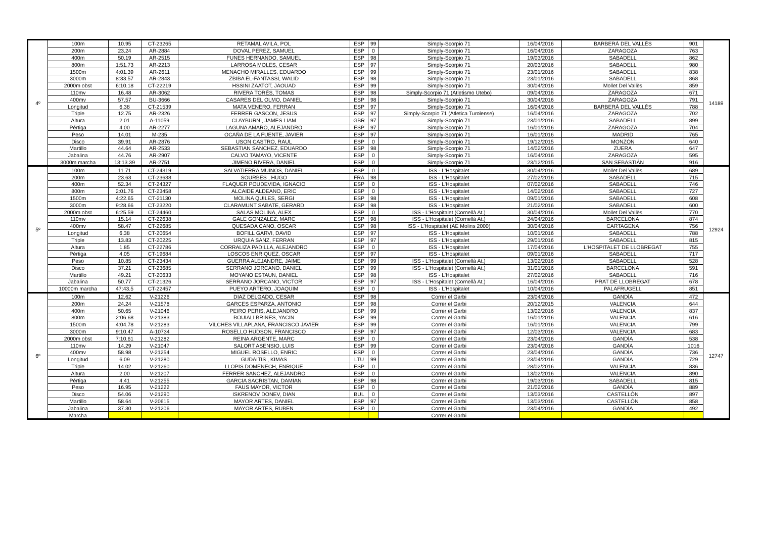| 4º | 100m | 10.95 | CT-23265 | RETAMAL AVILA, POL | ESP | 99 | Simply-Scorpio 71 | 16/04/2016 | BARBERÀ DEL VALLÈS | 901 | 14189 |
| | 200m | 23.24 | AR-2884 | DOVAL PEREZ, SAMUEL | ESP | 0 | Simply-Scorpio 71 | 16/04/2016 | ZARAGOZA | 763 | |
| | 400m | 50.19 | AR-2515 | FUNES HERNANDO, SAMUEL | ESP | 98 | Simply-Scorpio 71 | 19/03/2016 | SABADELL | 862 | |
| | 800m | 1:51.73 | AR-2213 | LARROSA MOLES, CESAR | ESP | 97 | Simply-Scorpio 71 | 20/03/2016 | SABADELL | 980 | |
| | 1500m | 4:01.39 | AR-2611 | MENACHO MIRALLES, EDUARDO | ESP | 99 | Simply-Scorpio 71 | 23/01/2016 | SABADELL | 838 | |
| | 3000m | 8:33.57 | AR-2843 | ZBIBA EL-FANTASSI, WALID | ESP | 98 | Simply-Scorpio 71 | 23/01/2016 | SABADELL | 868 | |
| | 2000m obst | 6:10.18 | CT-22219 | HSSINI ZAATOT, JAOUAD | ESP | 99 | Simply-Scorpio 71 | 30/04/2016 | Mollet Del Vallès | 859 | |
| | 110mv | 16.48 | AR-3062 | RIVERA TORÉS, TOMAS | ESP | 98 | Simply-Scorpio 71 (Atletismo Utebo) | 09/04/2016 | ZARAGOZA | 671 | |
| | 400mv | 57.57 | BU-3666 | CASARES DEL OLMO, DANIEL | ESP | 98 | Simply-Scorpio 71 | 30/04/2016 | ZARAGOZA | 791 | |
| | Longitud | 6.38 | CT-21539 | MATA VENERO, FERRAN | ESP | 97 | Simply-Scorpio 71 | 16/04/2016 | BARBERÀ DEL VALLÈS | 788 | |
| | Triple | 12.75 | AR-2326 | FERRER GASCON, JESUS | ESP | 97 | Simply-Scorpio 71 (Atletica Turolense) | 16/04/2016 | ZARAGOZA | 702 | |
| | Altura | 2.01 | A-11059 | CLAYBURN , JAMES LIAM | GBR | 97 | Simply-Scorpio 71 | 23/01/2016 | SABADELL | 899 | |
| | Pértiga | 4.00 | AR-2277 | LAGUNA AMARO, ALEJANDRO | ESP | 97 | Simply-Scorpio 71 | 16/01/2016 | ZARAGOZA | 704 | |
| | Peso | 14.01 | M-235 | OCAÑA DE LA FUENTE, JAVIER | ESP | 97 | Simply-Scorpio 71 | 16/01/2016 | MADRID | 765 | |
| | Disco | 39.91 | AR-2876 | USON CASTRO, RAUL | ESP | 0 | Simply-Scorpio 71 | 19/12/2015 | MONZÓN | 640 | |
| | Martillo | 44.64 | AR-2533 | SEBASTIAN SANCHEZ, EDUARDO | ESP | 98 | Simply-Scorpio 71 | 14/02/2016 | ZUERA | 647 | |
| | Jabalina | 44.76 | AR-2907 | CALVO TAMAYO, VICENTE | ESP | 0 | Simply-Scorpio 71 | 16/04/2016 | ZARAGOZA | 595 | |
| | 3000m marcha | 13:13.39 | AR-2751 | JIMENO RIVERA, DANIEL | ESP | 0 | Simply-Scorpio 71 | 23/12/2015 | SAN SEBASTIÁN | 916 | |
| 5º | 100m | 11.71 | CT-24319 | SALVATIERRA MUINOS, DANIEL | ESP | 0 | ISS - L'Hospitalet | 30/04/2016 | Mollet Del Vallès | 689 | 12924 |
| | 200m | 23.63 | CT-23638 | SOURBES , HUGO | FRA | 98 | ISS - L'Hospitalet | 27/02/2016 | SABADELL | 715 | |
| | 400m | 52.34 | CT-24327 | FLAQUER POUDEVIDA, IGNACIO | ESP | 0 | ISS - L'Hospitalet | 07/02/2016 | SABADELL | 746 | |
| | 800m | 2:01.76 | CT-23458 | ALCAIDE ALDEANO, ERIC | ESP | 0 | ISS - L'Hospitalet | 14/02/2016 | SABADELL | 727 | |
| | 1500m | 4:22.65 | CT-21130 | MOLINA QUILES, SERGI | ESP | 98 | ISS - L'Hospitalet | 09/01/2016 | SABADELL | 608 | |
| | 3000m | 9:28.66 | CT-23220 | CLARAMUNT SABATE, GERARD | ESP | 98 | ISS - L'Hospitalet | 21/02/2016 | SABADELL | 600 | |
| | 2000m obst | 6:25.59 | CT-24460 | SALAS MOLINA, ALEX | ESP | 0 | ISS - L'Hospitalet (Cornellà At.) | 30/04/2016 | Mollet Del Vallès | 770 | |
| | 110mv | 15.14 | CT-22638 | GALE GONZALEZ, MARC | ESP | 98 | ISS - L'Hospitalet (Cornellà At.) | 24/04/2016 | BARCELONA | 874 | |
| | 400mv | 58.47 | CT-22685 | QUESADA CANO, OSCAR | ESP | 98 | ISS - L'Hospitalet (AE Molins 2000) | 30/04/2016 | CARTAGENA | 756 | |
| | Longitud | 6.38 | CT-20654 | BOFILL GARVI, DAVID | ESP | 97 | ISS - L'Hospitalet | 10/01/2016 | SABADELL | 788 | |
| | Triple | 13.83 | CT-20225 | URQUIA SANZ, FERRAN | ESP | 97 | ISS - L'Hospitalet | 29/01/2016 | SABADELL | 815 | |
| | Altura | 1.85 | CT-22786 | CORRALIZA PADILLA, ALEJANDRO | ESP | 0 | ISS - L'Hospitalet | 17/04/2016 | L'HOSPITALET DE LLOBREGAT | 755 | |
| | Pértiga | 4.05 | CT-19684 | LOSCOS ENRIQUEZ, OSCAR | ESP | 97 | ISS - L'Hospitalet | 09/01/2016 | SABADELL | 717 | |
| | Peso | 10.85 | CT-23434 | GUERRA ALEJANDRE, JAIME | ESP | 99 | ISS - L'Hospitalet (Cornellà At.) | 13/02/2016 | SABADELL | 528 | |
| | Disco | 37.21 | CT-23685 | SERRANO JORCANO, DANIEL | ESP | 99 | ISS - L'Hospitalet (Cornellà At.) | 31/01/2016 | BARCELONA | 591 | |
| | Martillo | 49.21 | CT-20633 | MOYANO ESTAUN, DANIEL | ESP | 98 | ISS - L'Hospitalet | 27/02/2016 | SABADELL | 716 | |
| | Jabalina | 50.77 | CT-21326 | SERRANO JORCANO, VICTOR | ESP | 97 | ISS - L'Hospitalet (Cornellà At.) | 16/04/2016 | PRAT DE LLOBREGAT | 678 | |
| | 10000m marcha | 47:43.5 | CT-22457 | PUEYO ARTERO, JOAQUIM | ESP | 0 | ISS - L'Hospitalet | 10/04/2016 | PALAFRUGELL | 851 | |
| 6º | 100m | 12.62 | V-21226 | DIAZ DELGADO, CESAR | ESP | 98 | Correr el Garbi | 23/04/2016 | GANDÍA | 472 | 12747 |
| | 200m | 24.24 | V-21578 | GARCES ESPARZA, ANTONIO | ESP | 98 | Correr el Garbi | 20/12/2015 | VALENCIA | 644 | |
| | 400m | 50.65 | V-21046 | PEIRO PERIS, ALEJANDRO | ESP | 99 | Correr el Garbi | 13/02/2016 | VALENCIA | 837 | |
| | 800m | 2:06.68 | V-21383 | BOUIALI BRINES, YACIN | ESP | 99 | Correr el Garbi | 16/01/2016 | VALENCIA | 616 | |
| | 1500m | 4:04.78 | V-21283 | VILCHES VILLAPLANA, FRANCISCO JAVIER | ESP | 99 | Correr el Garbi | 16/01/2016 | VALENCIA | 799 | |
| | 3000m | 9:10.47 | A-10734 | ROSELLO HUDSON, FRANCISCO | ESP | 97 | Correr el Garbi | 12/03/2016 | VALENCIA | 683 | |
| | 2000m obst | 7:10.61 | V-21282 | REINA ARGENTE, MARC | ESP | 0 | Correr el Garbi | 23/04/2016 | GANDÍA | 538 | |
| | 110mv | 14.29 | V-21047 | SALORT ASENSIO, LUIS | ESP | 99 | Correr el Garbi | 23/04/2016 | GANDÍA | 1016 | |
| | 400mv | 58.98 | V-21254 | MIGUEL ROSELLO, ENRIC | ESP | 0 | Correr el Garbi | 23/04/2016 | GANDÍA | 736 | |
| | Longitud | 6.09 | V-21280 | GUDAITIS , KIMAS | LTU | 99 | Correr el Garbi | 23/04/2016 | GANDÍA | 729 | |
| | Triple | 14.02 | V-21260 | LLOPIS DOMENECH, ENRIQUE | ESP | 0 | Correr el Garbi | 28/02/2016 | VALENCIA | 836 | |
| | Altura | 2.00 | V-21207 | FERRER SANCHEZ, ALEJANDRO | ESP | 0 | Correr el Garbi | 13/02/2016 | VALENCIA | 890 | |
| | Pértiga | 4.41 | V-21255 | GARCIA SACRISTAN, DAMIAN | ESP | 98 | Correr el Garbi | 19/03/2016 | SABADELL | 815 | |
| | Peso | 16.95 | V-21222 | FAUS MAYOR, VICTOR | ESP | 0 | Correr el Garbi | 21/02/2016 | GANDÍA | 889 | |
| | Disco | 54.06 | V-21290 | ISKRENOV DONEV, DIAN | BUL | 0 | Correr el Garbi | 13/03/2016 | CASTELLÓN | 897 | |
| | Martillo | 58.64 | V-20615 | MAYOR ARTES, DANIEL | ESP | 97 | Correr el Garbi | 13/03/2016 | CASTELLÓN | 858 | |
| | Jabalina | 37.30 | V-21206 | MAYOR ARTES, RUBEN | ESP | 0 | Correr el Garbi | 23/04/2016 | GANDÍA | 492 | |
| | Marcha | | | | | | Correr el Garbi | | | | |